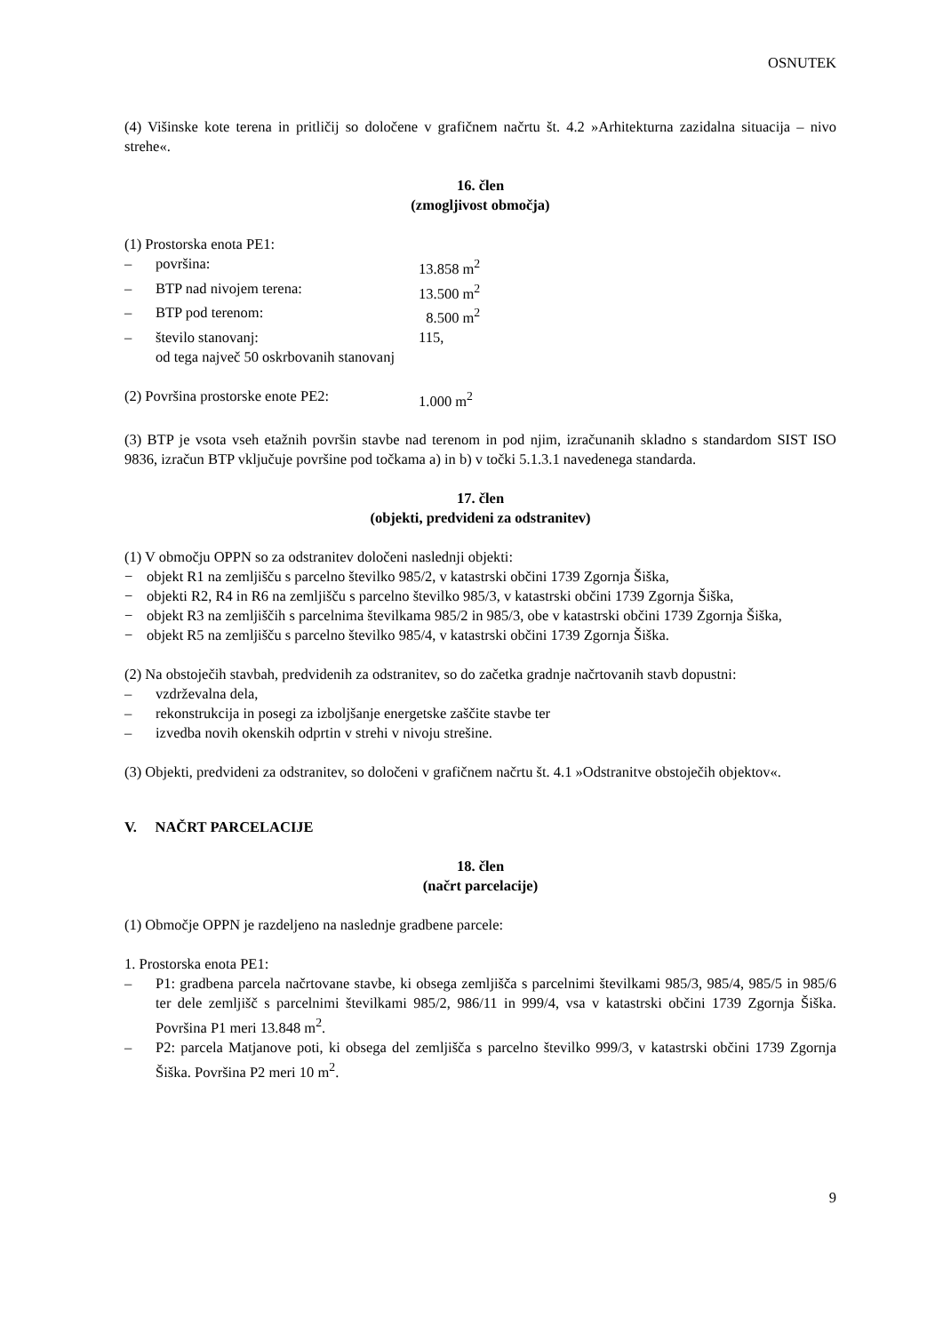OSNUTEK
(4) Višinske kote terena in pritličij so določene v grafičnem načrtu št. 4.2 »Arhitekturna zazidalna situacija – nivo strehe«.
16. člen
(zmogljivost območja)
(1) Prostorska enota PE1:
– površina: 13.858 m<sup>2</sup>
– BTP nad nivojem terena: 13.500 m<sup>2</sup>
– BTP pod terenom: 8.500 m<sup>2</sup>
– število stanovanj: 115,
od tega največ 50 oskrbovanih stanovanj
(2) Površina prostorske enote PE2: 1.000 m<sup>2</sup>
(3) BTP je vsota vseh etažnih površin stavbe nad terenom in pod njim, izračunanih skladno s standardom SIST ISO 9836, izračun BTP vključuje površine pod točkama a) in b) v točki 5.1.3.1 navedenega standarda.
17. člen
(objekti, predvideni za odstranitev)
(1) V območju OPPN so za odstranitev določeni naslednji objekti:
− objekt R1 na zemljišču s parcelno številko 985/2, v katastrski občini 1739 Zgornja Šiška,
− objekti R2, R4 in R6 na zemljišču s parcelno številko 985/3, v katastrski občini 1739 Zgornja Šiška,
− objekt R3 na zemljiščih s parcelnima številkama 985/2 in 985/3, obe v katastrski občini 1739 Zgornja Šiška,
− objekt R5 na zemljišču s parcelno številko 985/4, v katastrski občini 1739 Zgornja Šiška.
(2) Na obstoječih stavbah, predvidenih za odstranitev, so do začetka gradnje načrtovanih stavb dopustni:
– vzdrževalna dela,
– rekonstrukcija in posegi za izboljšanje energetske zaščite stavbe ter
– izvedba novih okenskih odprtin v strehi v nivoju strešine.
(3) Objekti, predvideni za odstranitev, so določeni v grafičnem načrtu št. 4.1 »Odstranitve obstoječih objektov«.
V. NAČRT PARCELACIJE
18. člen
(načrt parcelacije)
(1) Območje OPPN je razdeljeno na naslednje gradbene parcele:
1. Prostorska enota PE1:
– P1: gradbena parcela načrtovane stavbe, ki obsega zemljišča s parcelnimi številkami 985/3, 985/4, 985/5 in 985/6 ter dele zemljišč s parcelnimi številkami 985/2, 986/11 in 999/4, vsa v katastrski občini 1739 Zgornja Šiška. Površina P1 meri 13.848 m<sup>2</sup>.
– P2: parcela Matjanove poti, ki obsega del zemljišča s parcelno številko 999/3, v katastrski občini 1739 Zgornja Šiška. Površina P2 meri 10 m<sup>2</sup>.
9